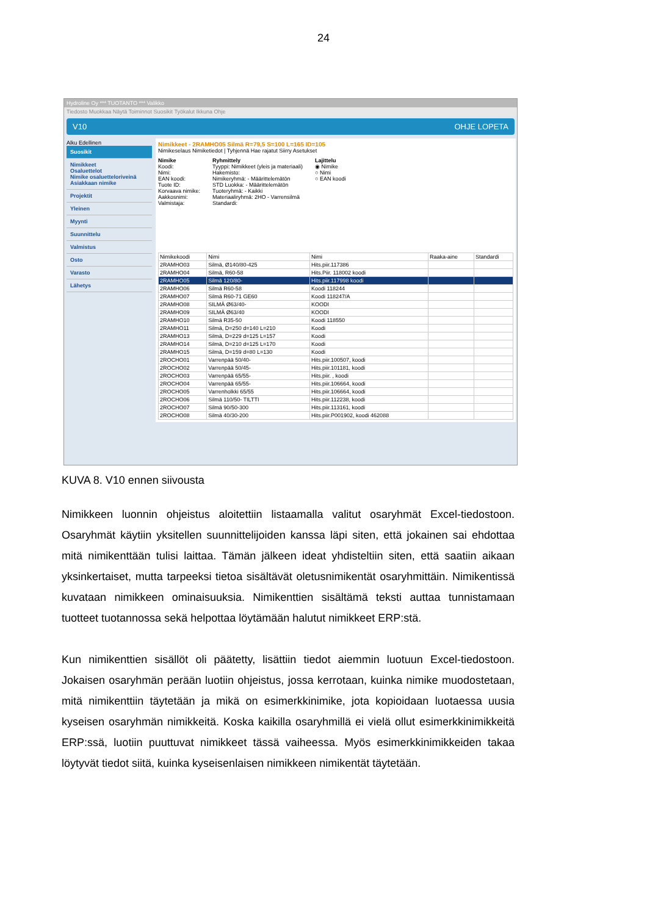24
Hydroline Oy *** TUOTANTO *** Valikko
Tiedosto Muokkaa Näytä Toiminnot Suosikit Työkalut Ikkuna Ohje
V10 OHJE LOPETA
Alku Edellinen
Suosikit
Nimikkeet
Osaluettelot
Nimike osaluetteloriveinä
Asiakkaan nimike
Projektit
Yleinen
Myynti
Suunnittelu
Valmistus
Osto
Varasto
Lähetys
Nimikkeet - 2RAMHO05 Silmä R=79,5 S=100 L=165 ID=105
Nimikeselaus Nimiketiedot | Tyhjennä Hae rajatut Siirry Asetukset
Nimike
Koodi:
Nimi:
EAN koodi:
Tuote ID:
Korvaava nimike:
Aakkosnimi:
Valmistaja:
Ryhmittely
Tyyppi: Nimikkeet (yleis ja materiaali)
Hakemisto:
Nimikeryhmä: - Määrittelemätön
STD Luokka: - Määrittelemätön
Tuoteryhmä: - Kaikki
Materiaaliryhmä: 2HO - Varrensilmä
Standardi:
Lajittelu
◉ Nimike
○ Nimi
○ EAN koodi
| Nimikekoodi | Nimi | Nimi | Raaka-aine | Standardi |
| --- | --- | --- | --- | --- |
| 2RAMHO03 | Silmä, Ø140/80-425 | Hits.piir.117386 | | |
| 2RAMHO04 | Silmä, R60-58 | Hits.Piir. 118002 koodi | | |
| 2RAMHO05 | Silmä 120/80- | Hits.piir.117998 koodi | | |
| 2RAMHO06 | Silmä R60-58 | Koodi 118244 | | |
| 2RAMHO07 | Silmä R60-71 GE60 | Koodi 118247/A | | |
| 2RAMHO08 | SILMÄ Ø63/40- | KOODI | | |
| 2RAMHO09 | SILMÄ Ø63/40 | KOODI | | |
| 2RAMHO10 | Silmä R35-50 | Koodi 118550 | | |
| 2RAMHO11 | Silmä, D=250 d=140 L=210 | Koodi | | |
| 2RAMHO13 | Silmä, D=229 d=125 L=157 | Koodi | | |
| 2RAMHO14 | Silmä, D=210 d=125 L=170 | Koodi | | |
| 2RAMHO15 | Silmä, D=159 d=80 L=130 | Koodi | | |
| 2ROCHO01 | Varrenpää 50/40- | Hits.piir.100507, koodi | | |
| 2ROCHO02 | Varrenpää 50/45- | Hits.piir.101181, koodi | | |
| 2ROCHO03 | Varrenpää 65/55- | Hits.piir. , koodi | | |
| 2ROCHO04 | Varrenpää 65/55- | Hits.piir.106664, koodi | | |
| 2ROCHO05 | Varrenholkki 65/55 | Hits.piir.106664, koodi | | |
| 2ROCHO06 | Silmä 110/50- TILTTI | Hits.piir.112238, koodi | | |
| 2ROCHO07 | Silmä 90/50-300 | Hits.piir.113161, koodi | | |
| 2ROCHO08 | Silmä 40/30-200 | Hits.piir.P001902, koodi 462088 | | |
KUVA 8. V10 ennen siivousta
Nimikkeen luonnin ohjeistus aloitettiin listaamalla valitut osaryhmät Excel-tiedostoon. Osaryhmät käytiin yksitellen suunnittelijoiden kanssa läpi siten, että jokainen sai ehdottaa mitä nimikenttään tulisi laittaa. Tämän jälkeen ideat yhdisteltiin siten, että saatiin aikaan yksinkertaiset, mutta tarpeeksi tietoa sisältävät oletusnimikentät osaryhmittäin. Nimikentissä kuvataan nimikkeen ominaisuuksia. Nimikenttien sisältämä teksti auttaa tunnistamaan tuotteet tuotannossa sekä helpottaa löytämään halutut nimikkeet ERP:stä.
Kun nimikenttien sisällöt oli päätetty, lisättiin tiedot aiemmin luotuun Excel-tiedostoon. Jokaisen osaryhmän perään luotiin ohjeistus, jossa kerrotaan, kuinka nimike muodostetaan, mitä nimikenttiin täytetään ja mikä on esimerkkinimike, jota kopioidaan luotaessa uusia kyseisen osaryhmän nimikkeitä. Koska kaikilla osaryhmillä ei vielä ollut esimerkkinimikkeitä ERP:ssä, luotiin puuttuvat nimikkeet tässä vaiheessa. Myös esimerkkinimikkeiden takaa löytyvät tiedot siitä, kuinka kyseisenlaisen nimikkeen nimikentät täytetään.